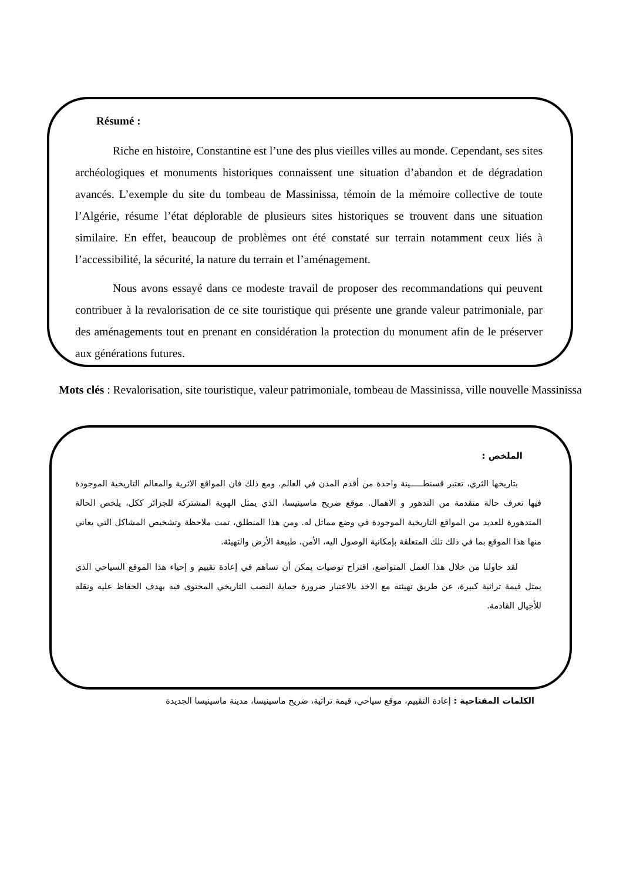Résumé :
Riche en histoire, Constantine est l’une des plus vieilles villes au monde. Cependant, ses sites archéologiques et monuments historiques connaissent une situation d’abandon et de dégradation avancés. L’exemple du site du tombeau de Massinissa, témoin de la mémoire collective de toute l’Algérie, résume l’état déplorable de plusieurs sites historiques se trouvent dans une situation similaire. En effet, beaucoup de problèmes ont été constaté sur terrain notamment ceux liés à l’accessibilité, la sécurité, la nature du terrain et l’aménagement.
Nous avons essayé dans ce modeste travail de proposer des recommandations qui peuvent contribuer à la revalorisation de ce site touristique qui présente une grande valeur patrimoniale, par des aménagements tout en prenant en considération la protection du monument afin de le préserver aux générations futures.
Mots clés : Revalorisation, site touristique, valeur patrimoniale, tombeau de Massinissa, ville nouvelle Massinissa
الملخص :
بتاريخها الثري، تعتبر قسنطـــــينة واحدة من أقدم المدن في العالم. ومع ذلك فان المواقع الاثرية والمعالم التاريخية الموجودة فيها تعرف حالة متقدمة من التدهور و الاهمال. موقع ضريح ماسينيسا، الذي يمثل الهوية المشتركة للجزائر ككل، يلخص الحالة المتدهورة للعديد من المواقع التاريخية الموجودة في وضع مماثل له. ومن هذا المنطلق، تمت ملاحظة وتشخيص المشاكل التي يعاني منها هذا الموقع بما في ذلك تلك المتعلقة بإمكانية الوصول اليه، الأمن، طبيعة الأرض والتهيئة.
لقد حاولنا من خلال هذا العمل المتواضع، اقتراح توصيات يمكن أن تساهم في إعادة تقييم و إحياء هذا الموقع السياحي الذي يمثل قيمة تراثية كبيرة، عن طريق تهيئته مع الاخذ بالاعتبار ضرورة حماية النصب التاريخي المحتوى فيه بهدف الحفاظ عليه ونقله للأجيال القادمة.
الكلمات المفتاحية : إعادة التقييم، موقع سياحي، قيمة تراثية، ضريح ماسينيسا، مدينة ماسينيسا الجديدة